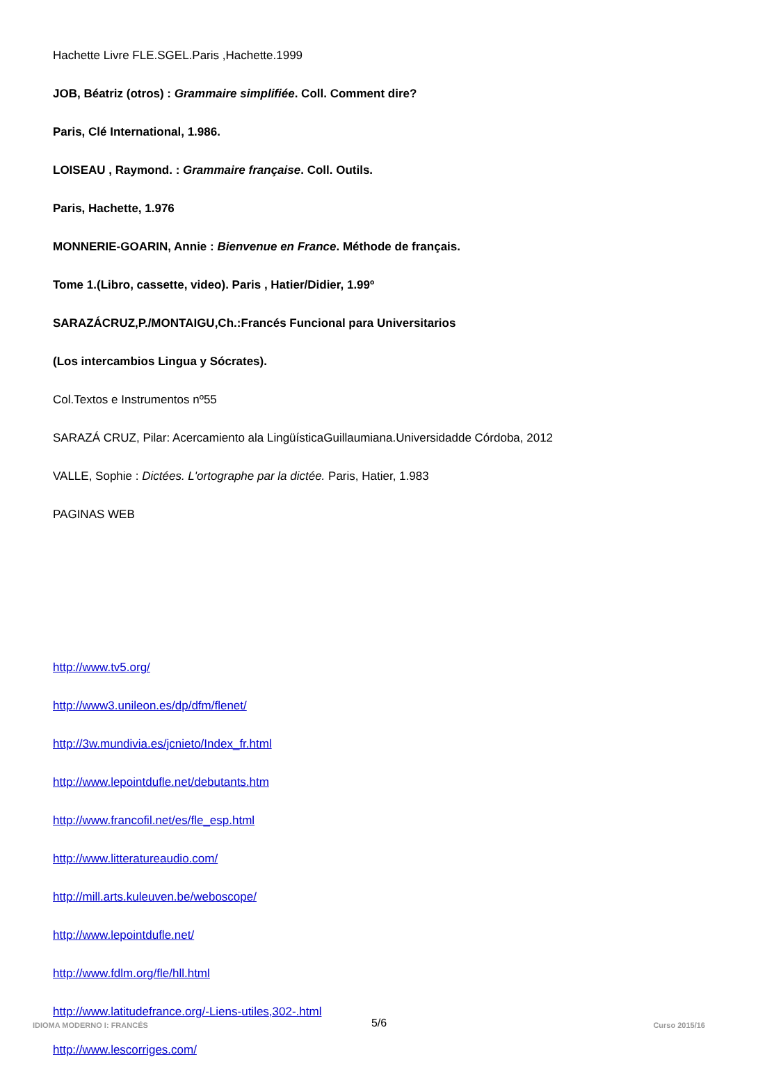Hachette Livre FLE.SGEL.Paris ,Hachette.1999
JOB, Béatriz (otros) : Grammaire simplifiée. Coll. Comment dire?
Paris, Clé International, 1.986.
LOISEAU , Raymond. : Grammaire française. Coll. Outils.
Paris, Hachette, 1.976
MONNERIE-GOARIN, Annie : Bienvenue en France. Méthode de français.
Tome 1.(Libro, cassette, video). Paris , Hatier/Didier, 1.99º
SARAZÁCRUZ,P./MONTAIGU,Ch.:Francés Funcional para Universitarios
(Los intercambios Lingua y Sócrates).
Col.Textos e Instrumentos nº55
SARAZÁ CRUZ, Pilar: Acercamiento ala LingüísticaGuillaumiana.Universidadde Córdoba, 2012
VALLE, Sophie : Dictées. L'ortographe par la dictée. Paris, Hatier, 1.983
PAGINAS WEB
http://www.tv5.org/
http://www3.unileon.es/dp/dfm/flenet/
http://3w.mundivia.es/jcnieto/Index_fr.html
http://www.lepointdufle.net/debutants.htm
http://www.francofil.net/es/fle_esp.html
http://www.litteratureaudio.com/
http://mill.arts.kuleuven.be/weboscope/
http://www.lepointdufle.net/
http://www.fdlm.org/fle/hll.html
http://www.latitudefrance.org/-Liens-utiles,302-.html
http://www.lescorriges.com/
5/6
IDIOMA MODERNO I: FRANCÉS Curso 2015/16